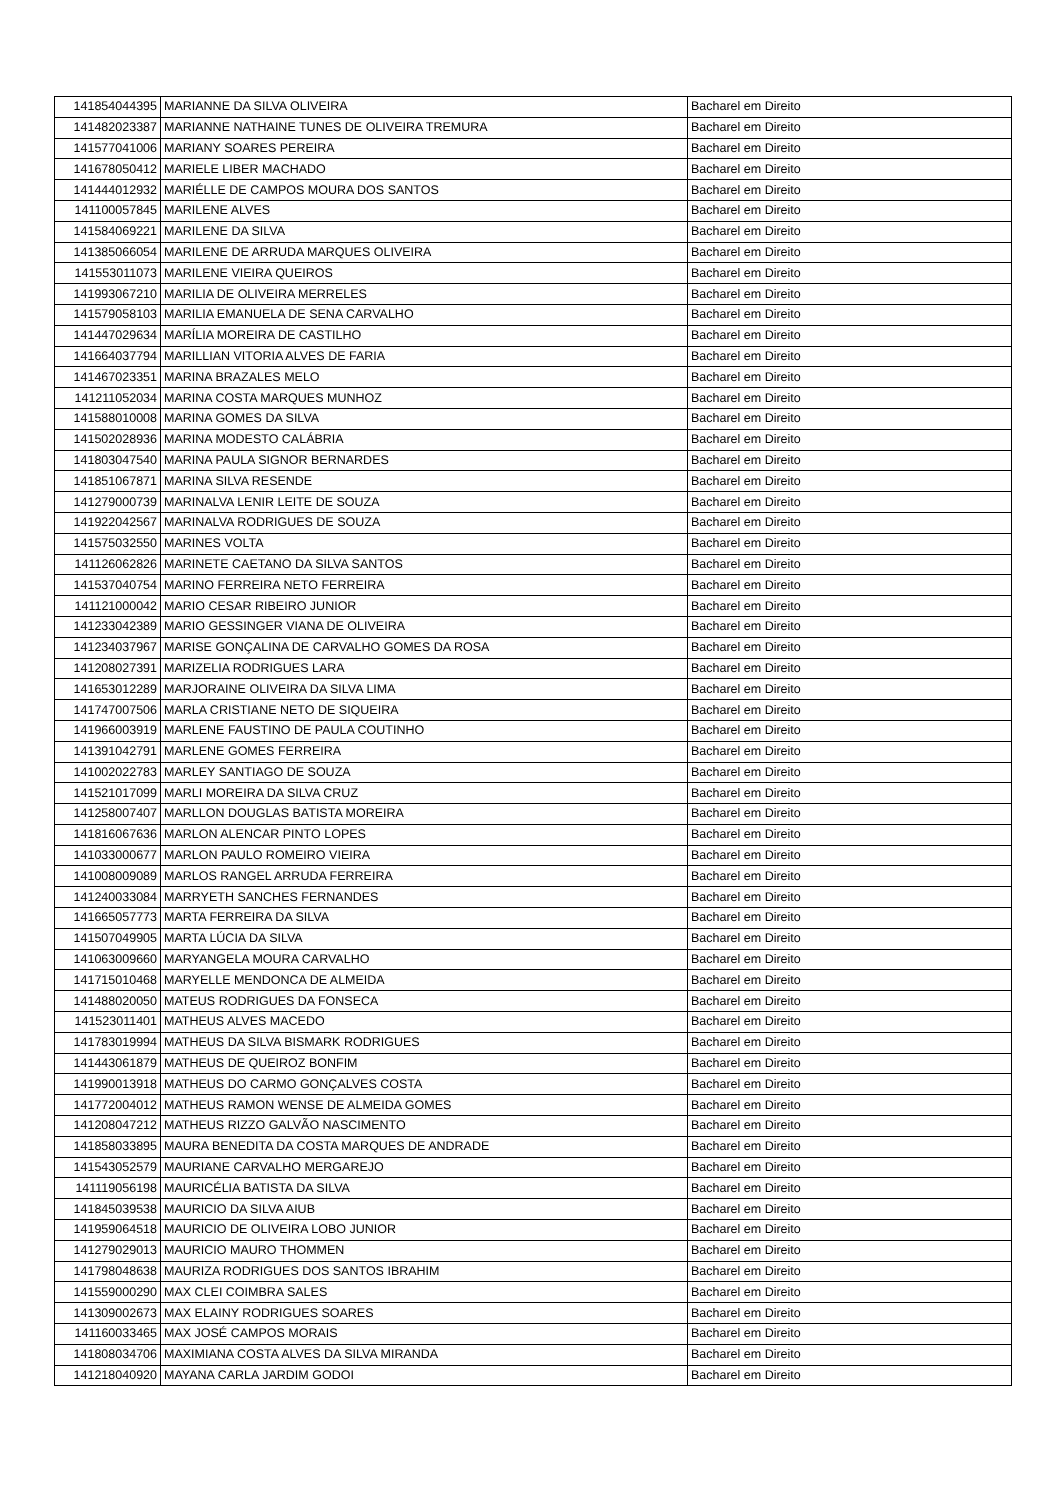| 141854044395 | MARIANNE DA SILVA OLIVEIRA | Bacharel em Direito |
| 141482023387 | MARIANNE NATHAINE TUNES DE OLIVEIRA TREMURA | Bacharel em Direito |
| 141577041006 | MARIANY SOARES PEREIRA | Bacharel em Direito |
| 141678050412 | MARIELE LIBER MACHADO | Bacharel em Direito |
| 141444012932 | MARIÉLLE DE CAMPOS MOURA DOS SANTOS | Bacharel em Direito |
| 141100057845 | MARILENE ALVES | Bacharel em Direito |
| 141584069221 | MARILENE DA SILVA | Bacharel em Direito |
| 141385066054 | MARILENE DE ARRUDA MARQUES OLIVEIRA | Bacharel em Direito |
| 141553011073 | MARILENE VIEIRA QUEIROS | Bacharel em Direito |
| 141993067210 | MARILIA DE OLIVEIRA MERRELES | Bacharel em Direito |
| 141579058103 | MARILIA EMANUELA DE SENA CARVALHO | Bacharel em Direito |
| 141447029634 | MARÍLIA MOREIRA DE CASTILHO | Bacharel em Direito |
| 141664037794 | MARILLIAN VITORIA ALVES DE FARIA | Bacharel em Direito |
| 141467023351 | MARINA BRAZALES MELO | Bacharel em Direito |
| 141211052034 | MARINA COSTA MARQUES MUNHOZ | Bacharel em Direito |
| 141588010008 | MARINA GOMES DA SILVA | Bacharel em Direito |
| 141502028936 | MARINA MODESTO CALÁBRIA | Bacharel em Direito |
| 141803047540 | MARINA PAULA SIGNOR BERNARDES | Bacharel em Direito |
| 141851067871 | MARINA SILVA RESENDE | Bacharel em Direito |
| 141279000739 | MARINALVA LENIR LEITE DE SOUZA | Bacharel em Direito |
| 141922042567 | MARINALVA RODRIGUES DE SOUZA | Bacharel em Direito |
| 141575032550 | MARINES VOLTA | Bacharel em Direito |
| 141126062826 | MARINETE CAETANO DA SILVA SANTOS | Bacharel em Direito |
| 141537040754 | MARINO FERREIRA NETO FERREIRA | Bacharel em Direito |
| 141121000042 | MARIO CESAR RIBEIRO JUNIOR | Bacharel em Direito |
| 141233042389 | MARIO GESSINGER VIANA DE OLIVEIRA | Bacharel em Direito |
| 141234037967 | MARISE GONÇALINA DE CARVALHO GOMES DA ROSA | Bacharel em Direito |
| 141208027391 | MARIZELIA RODRIGUES LARA | Bacharel em Direito |
| 141653012289 | MARJORAINE OLIVEIRA DA SILVA LIMA | Bacharel em Direito |
| 141747007506 | MARLA CRISTIANE NETO DE SIQUEIRA | Bacharel em Direito |
| 141966003919 | MARLENE FAUSTINO DE PAULA COUTINHO | Bacharel em Direito |
| 141391042791 | MARLENE GOMES FERREIRA | Bacharel em Direito |
| 141002022783 | MARLEY SANTIAGO DE SOUZA | Bacharel em Direito |
| 141521017099 | MARLI MOREIRA DA SILVA CRUZ | Bacharel em Direito |
| 141258007407 | MARLLON DOUGLAS BATISTA MOREIRA | Bacharel em Direito |
| 141816067636 | MARLON ALENCAR PINTO LOPES | Bacharel em Direito |
| 141033000677 | MARLON PAULO ROMEIRO VIEIRA | Bacharel em Direito |
| 141008009089 | MARLOS RANGEL ARRUDA FERREIRA | Bacharel em Direito |
| 141240033084 | MARRYETH SANCHES FERNANDES | Bacharel em Direito |
| 141665057773 | MARTA FERREIRA DA SILVA | Bacharel em Direito |
| 141507049905 | MARTA LÚCIA DA SILVA | Bacharel em Direito |
| 141063009660 | MARYANGELA MOURA CARVALHO | Bacharel em Direito |
| 141715010468 | MARYELLE MENDONCA DE ALMEIDA | Bacharel em Direito |
| 141488020050 | MATEUS RODRIGUES DA FONSECA | Bacharel em Direito |
| 141523011401 | MATHEUS ALVES MACEDO | Bacharel em Direito |
| 141783019994 | MATHEUS DA SILVA BISMARK RODRIGUES | Bacharel em Direito |
| 141443061879 | MATHEUS DE QUEIROZ BONFIM | Bacharel em Direito |
| 141990013918 | MATHEUS DO CARMO GONÇALVES COSTA | Bacharel em Direito |
| 141772004012 | MATHEUS RAMON WENSE DE ALMEIDA GOMES | Bacharel em Direito |
| 141208047212 | MATHEUS RIZZO GALVÃO NASCIMENTO | Bacharel em Direito |
| 141858033895 | MAURA BENEDITA DA COSTA MARQUES DE ANDRADE | Bacharel em Direito |
| 141543052579 | MAURIANE CARVALHO MERGAREJO | Bacharel em Direito |
| 141119056198 | MAURICÉLIA BATISTA DA SILVA | Bacharel em Direito |
| 141845039538 | MAURICIO DA SILVA AIUB | Bacharel em Direito |
| 141959064518 | MAURICIO DE OLIVEIRA LOBO JUNIOR | Bacharel em Direito |
| 141279029013 | MAURICIO MAURO THOMMEN | Bacharel em Direito |
| 141798048638 | MAURIZA RODRIGUES DOS SANTOS IBRAHIM | Bacharel em Direito |
| 141559000290 | MAX CLEI COIMBRA SALES | Bacharel em Direito |
| 141309002673 | MAX ELAINY RODRIGUES SOARES | Bacharel em Direito |
| 141160033465 | MAX JOSÉ CAMPOS MORAIS | Bacharel em Direito |
| 141808034706 | MAXIMIANA COSTA ALVES DA SILVA MIRANDA | Bacharel em Direito |
| 141218040920 | MAYANA CARLA JARDIM GODOI | Bacharel em Direito |